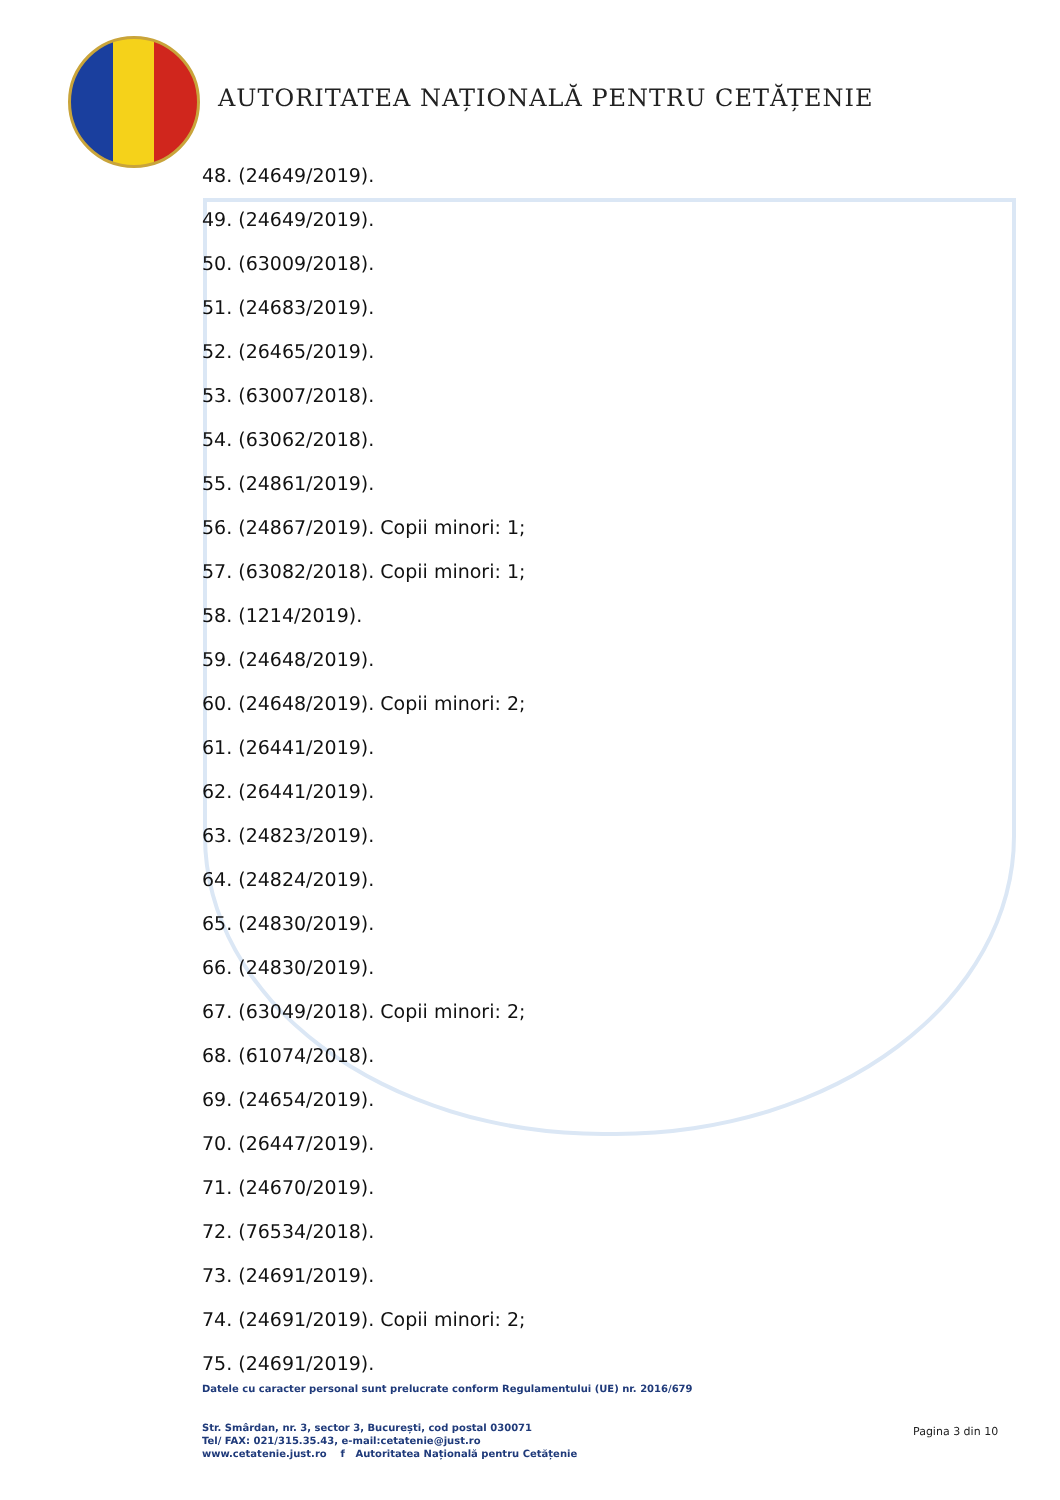AUTORITATEA NAȚIONALĂ PENTRU CETĂȚENIE
48. (24649/2019).
49. (24649/2019).
50. (63009/2018).
51. (24683/2019).
52. (26465/2019).
53. (63007/2018).
54. (63062/2018).
55. (24861/2019).
56. (24867/2019). Copii minori: 1;
57. (63082/2018). Copii minori: 1;
58. (1214/2019).
59. (24648/2019).
60. (24648/2019). Copii minori: 2;
61. (26441/2019).
62. (26441/2019).
63. (24823/2019).
64. (24824/2019).
65. (24830/2019).
66. (24830/2019).
67. (63049/2018). Copii minori: 2;
68. (61074/2018).
69. (24654/2019).
70. (26447/2019).
71. (24670/2019).
72. (76534/2018).
73. (24691/2019).
74. (24691/2019). Copii minori: 2;
75. (24691/2019).
Datele cu caracter personal sunt prelucrate conform Regulamentului (UE) nr. 2016/679
Str. Smârdan, nr. 3, sector 3, București, cod postal 030071
Tel/ FAX: 021/315.35.43, e-mail:cetatenie@just.ro
www.cetatenie.just.ro f Autoritatea Națională pentru Cetățenie
Pagina 3 din 10